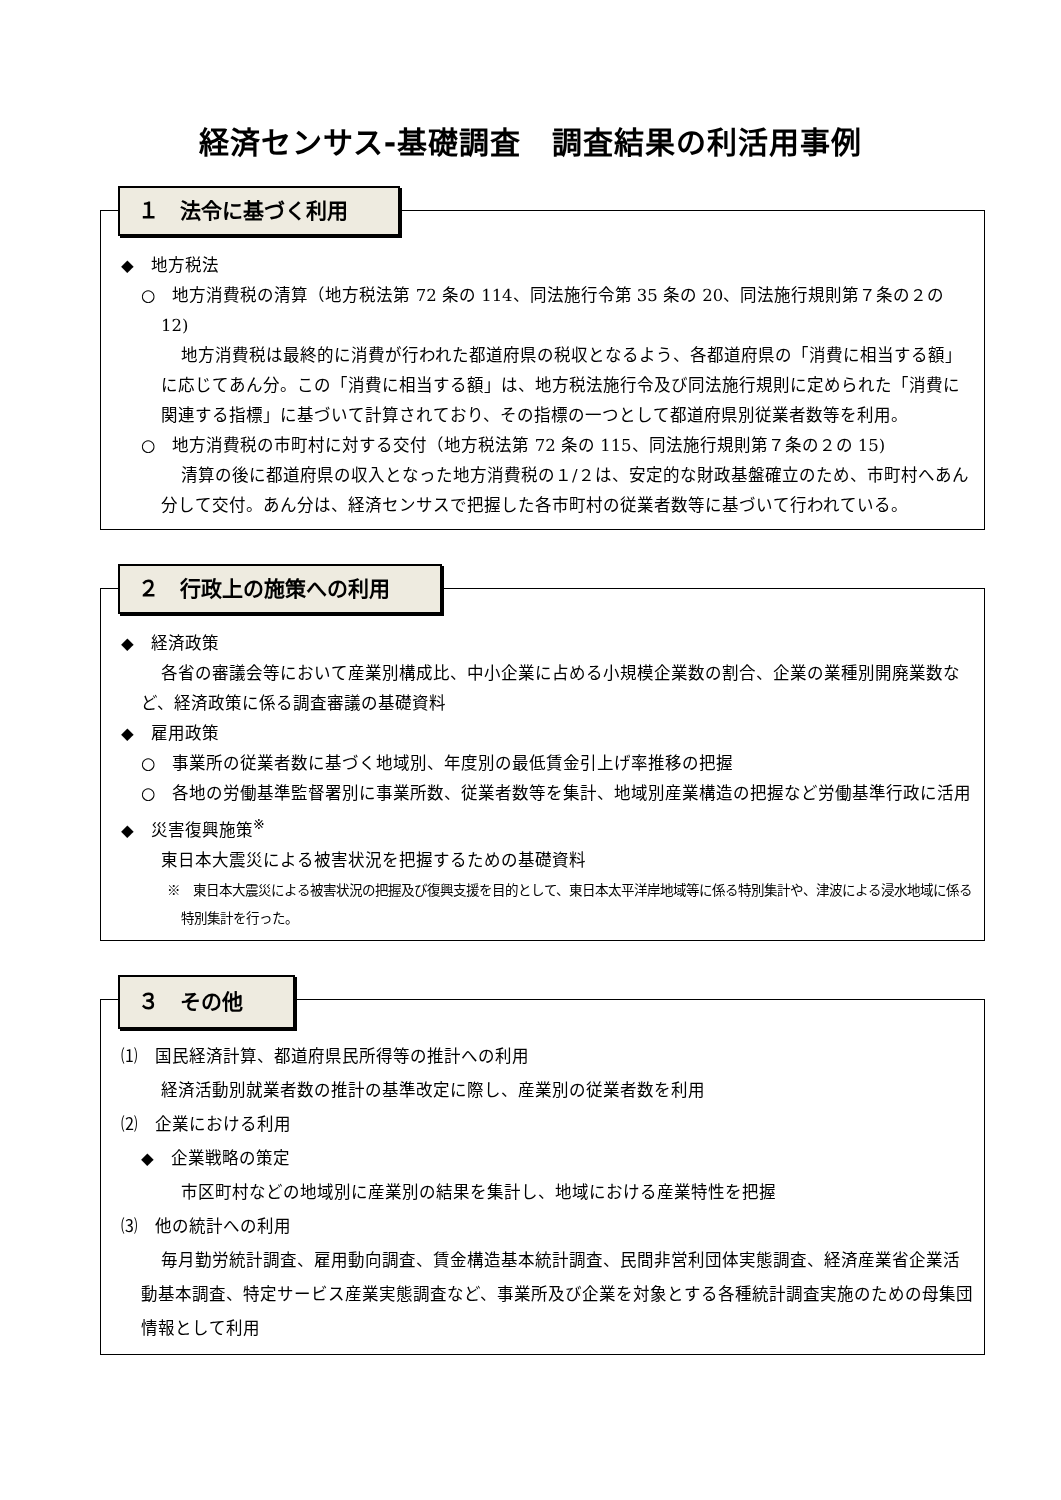経済センサス‐基礎調査　調査結果の利活用事例
１　法令に基づく利用
◆　地方税法
○　地方消費税の清算（地方税法第 72 条の 114、同法施行令第 35 条の 20、同法施行規則第７条の２の 12)
地方消費税は最終的に消費が行われた都道府県の税収となるよう、各都道府県の「消費に相当する額」に応じてあん分。この「消費に相当する額」は、地方税法施行令及び同法施行規則に定められた「消費に関連する指標」に基づいて計算されており、その指標の一つとして都道府県別従業者数等を利用。
○　地方消費税の市町村に対する交付（地方税法第 72 条の 115、同法施行規則第７条の２の 15)
清算の後に都道府県の収入となった地方消費税の１/２は、安定的な財政基盤確立のため、市町村へあん分して交付。あん分は、経済センサスで把握した各市町村の従業者数等に基づいて行われている。
２　行政上の施策への利用
◆　経済政策
各省の審議会等において産業別構成比、中小企業に占める小規模企業数の割合、企業の業種別開廃業数など、経済政策に係る調査審議の基礎資料
◆　雇用政策
○　事業所の従業者数に基づく地域別、年度別の最低賃金引上げ率推移の把握
○　各地の労働基準監督署別に事業所数、従業者数等を集計、地域別産業構造の把握など労働基準行政に活用
◆　災害復興施策<sup>※</sup>
東日本大震災による被害状況を把握するための基礎資料
※　東日本大震災による被害状況の把握及び復興支援を目的として、東日本太平洋岸地域等に係る特別集計や、津波による浸水地域に係る特別集計を行った。
３　その他
⑴　国民経済計算、都道府県民所得等の推計への利用
経済活動別就業者数の推計の基準改定に際し、産業別の従業者数を利用
⑵　企業における利用
◆　企業戦略の策定
市区町村などの地域別に産業別の結果を集計し、地域における産業特性を把握
⑶　他の統計への利用
毎月勤労統計調査、雇用動向調査、賃金構造基本統計調査、民間非営利団体実態調査、経済産業省企業活動基本調査、特定サービス産業実態調査など、事業所及び企業を対象とする各種統計調査実施のための母集団情報として利用